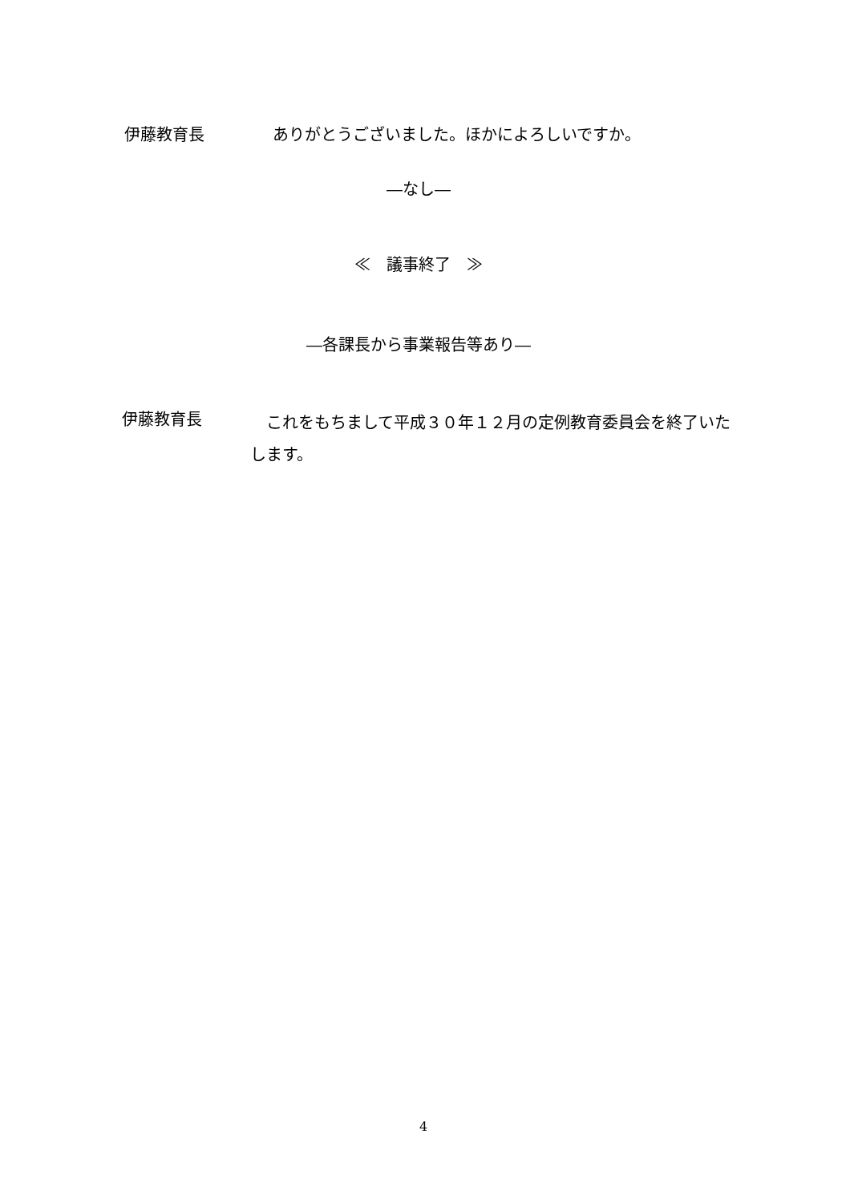伊藤教育長 ありがとうございました。ほかによろしいですか。
―なし―
≪　議事終了　≫
―各課長から事業報告等あり―
伊藤教育長
　これをもちまして平成３０年１２月の定例教育委員会を終了いたします。
4